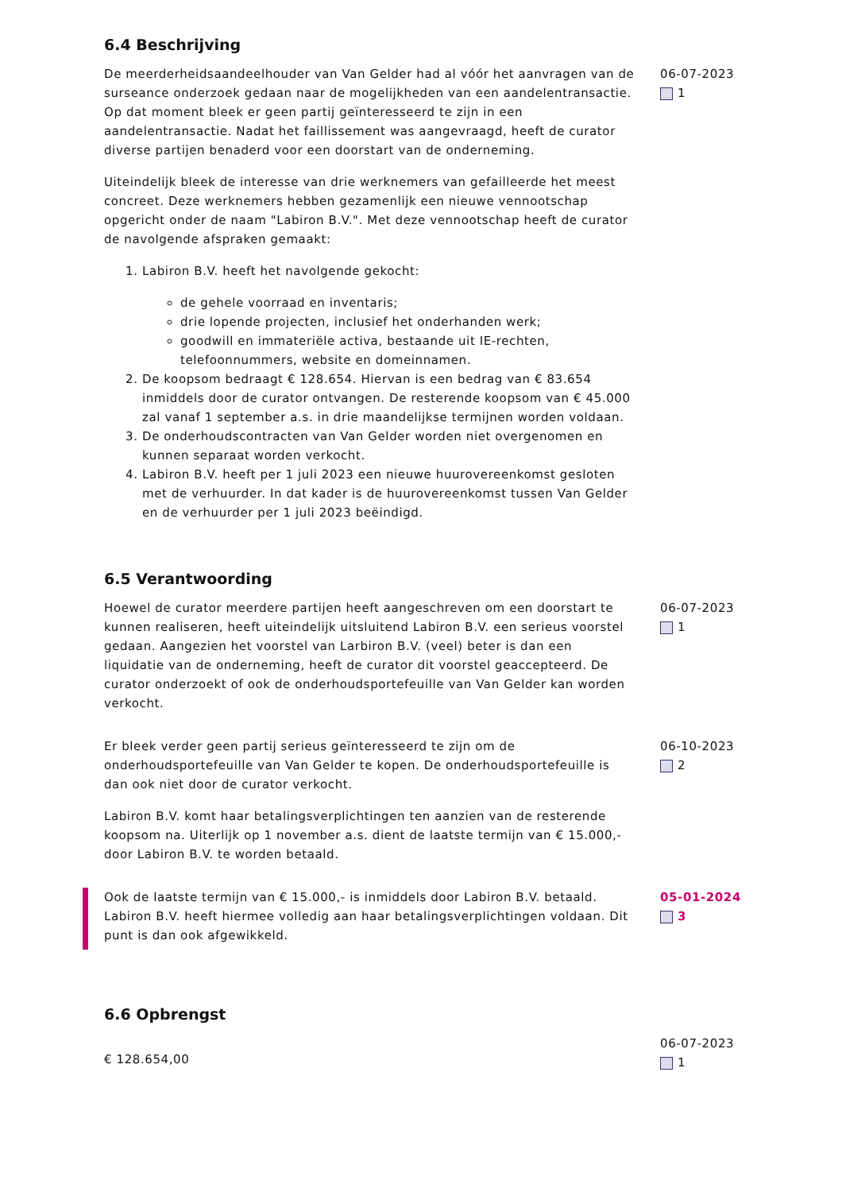6.4 Beschrijving
De meerderheidsaandeelhouder van Van Gelder had al vóór het aanvragen van de surseance onderzoek gedaan naar de mogelijkheden van een aandelentransactie. Op dat moment bleek er geen partij geïnteresseerd te zijn in een aandelentransactie. Nadat het faillissement was aangevraagd, heeft de curator diverse partijen benaderd voor een doorstart van de onderneming.
Uiteindelijk bleek de interesse van drie werknemers van gefailleerde het meest concreet. Deze werknemers hebben gezamenlijk een nieuwe vennootschap opgericht onder de naam "Labiron B.V.". Met deze vennootschap heeft de curator de navolgende afspraken gemaakt:
1. Labiron B.V. heeft het navolgende gekocht:
de gehele voorraad en inventaris;
drie lopende projecten, inclusief het onderhanden werk;
goodwill en immateriële activa, bestaande uit IE-rechten, telefoonnummers, website en domeinnamen.
2. De koopsom bedraagt € 128.654. Hiervan is een bedrag van € 83.654 inmiddels door de curator ontvangen. De resterende koopsom van € 45.000 zal vanaf 1 september a.s. in drie maandelijkse termijnen worden voldaan.
3. De onderhoudscontracten van Van Gelder worden niet overgenomen en kunnen separaat worden verkocht.
4. Labiron B.V. heeft per 1 juli 2023 een nieuwe huurovereenkomst gesloten met de verhuurder. In dat kader is de huurovereenkomst tussen Van Gelder en de verhuurder per 1 juli 2023 beëindigd.
06-07-2023
1
6.5 Verantwoording
Hoewel de curator meerdere partijen heeft aangeschreven om een doorstart te kunnen realiseren, heeft uiteindelijk uitsluitend Labiron B.V. een serieus voorstel gedaan. Aangezien het voorstel van Larbiron B.V. (veel) beter is dan een liquidatie van de onderneming, heeft de curator dit voorstel geaccepteerd. De curator onderzoekt of ook de onderhoudsportefeuille van Van Gelder kan worden verkocht.
06-07-2023
1
Er bleek verder geen partij serieus geïnteresseerd te zijn om de onderhoudsportefeuille van Van Gelder te kopen. De onderhoudsportefeuille is dan ook niet door de curator verkocht.
Labiron B.V. komt haar betalingsverplichtingen ten aanzien van de resterende koopsom na. Uiterlijk op 1 november a.s. dient de laatste termijn van € 15.000,- door Labiron B.V. te worden betaald.
06-10-2023
2
Ook de laatste termijn van € 15.000,- is inmiddels door Labiron B.V. betaald. Labiron B.V. heeft hiermee volledig aan haar betalingsverplichtingen voldaan. Dit punt is dan ook afgewikkeld.
05-01-2024
3
6.6 Opbrengst
€ 128.654,00
06-07-2023
1